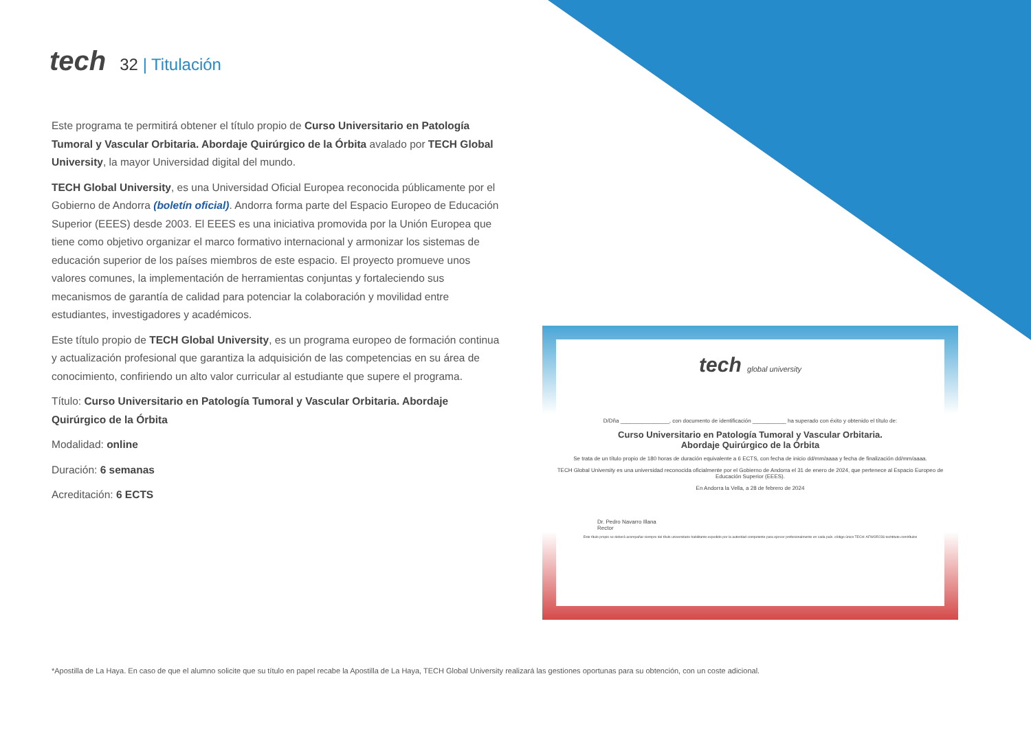tech
32 | Titulación
Este programa te permitirá obtener el título propio de Curso Universitario en Patología Tumoral y Vascular Orbitaria. Abordaje Quirúrgico de la Órbita avalado por TECH Global University, la mayor Universidad digital del mundo.
TECH Global University, es una Universidad Oficial Europea reconocida públicamente por el Gobierno de Andorra (boletín oficial). Andorra forma parte del Espacio Europeo de Educación Superior (EEES) desde 2003. El EEES es una iniciativa promovida por la Unión Europea que tiene como objetivo organizar el marco formativo internacional y armonizar los sistemas de educación superior de los países miembros de este espacio. El proyecto promueve unos valores comunes, la implementación de herramientas conjuntas y fortaleciendo sus mecanismos de garantía de calidad para potenciar la colaboración y movilidad entre estudiantes, investigadores y académicos.
Este título propio de TECH Global University, es un programa europeo de formación continua y actualización profesional que garantiza la adquisición de las competencias en su área de conocimiento, confiriendo un alto valor curricular al estudiante que supere el programa.
Título: Curso Universitario en Patología Tumoral y Vascular Orbitaria. Abordaje Quirúrgico de la Órbita
Modalidad: online
Duración: 6 semanas
Acreditación: 6 ECTS
tech global university
D/Dña ________________, con documento de identificación ___________ ha superado con éxito y obtenido el título de:
Curso Universitario en Patología Tumoral y Vascular Orbitaria.
Abordaje Quirúrgico de la Órbita
Se trata de un título propio de 180 horas de duración equivalente a 6 ECTS, con fecha de inicio dd/mm/aaaa y fecha de finalización dd/mm/aaaa.
TECH Global University es una universidad reconocida oficialmente por el Gobierno de Andorra el 31 de enero de 2024, que pertenece al Espacio Europeo de Educación Superior (EEES).
En Andorra la Vella, a 28 de febrero de 2024
Dr. Pedro Navarro Illana
Rector
Este título propio se deberá acompañar siempre del título universitario habilitante expedido por la autoridad competente para ejercer profesionalmente en cada país. código único TECH: AFWOR23S techtitute.com/títulos
*Apostilla de La Haya. En caso de que el alumno solicite que su título en papel recabe la Apostilla de La Haya, TECH Global University realizará las gestiones oportunas para su obtención, con un coste adicional.